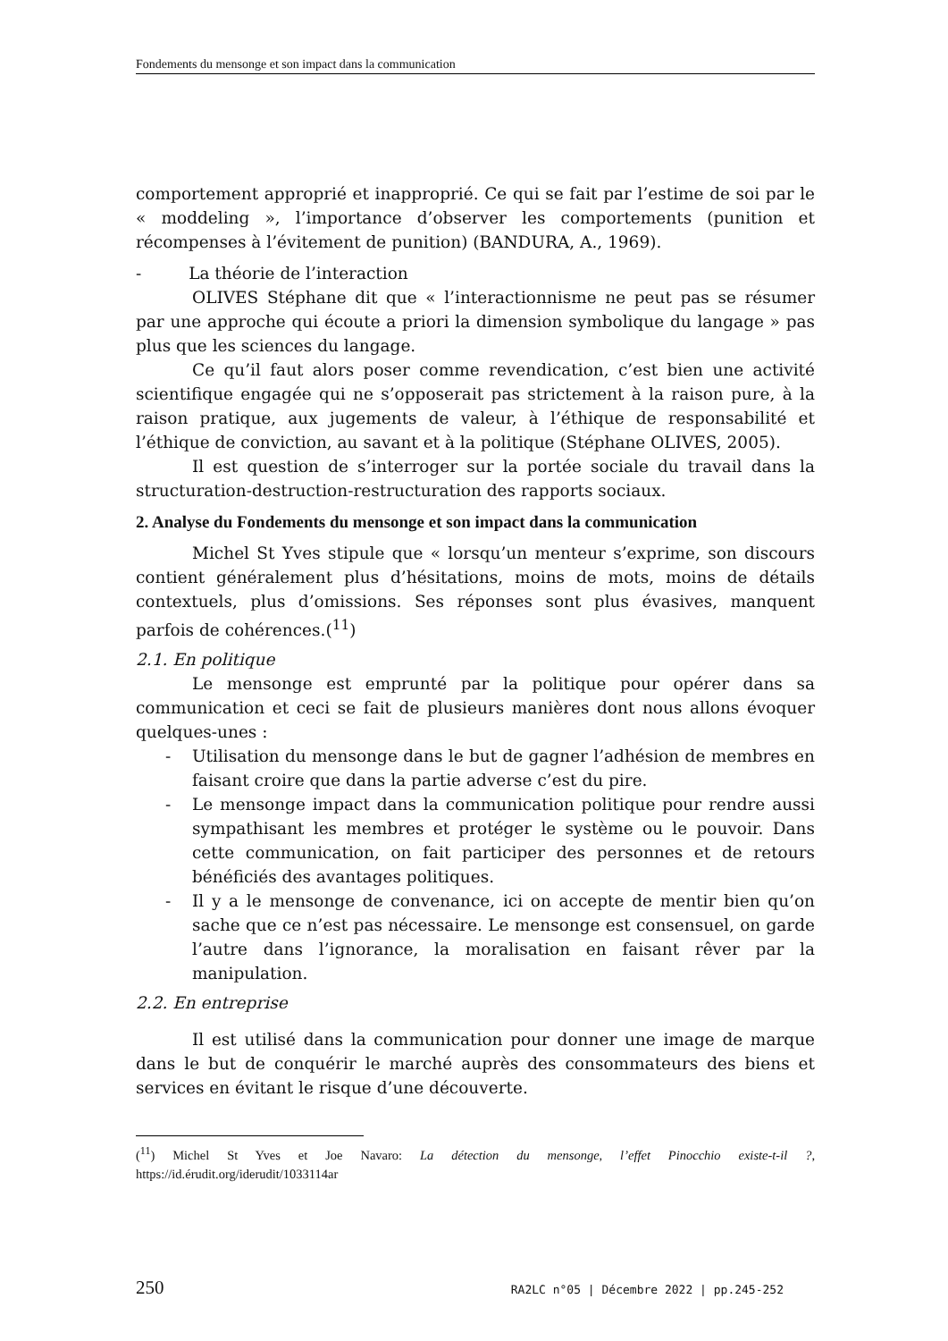Fondements du mensonge et son impact dans la communication
comportement approprié et inapproprié. Ce qui se fait par l’estime de soi par le « moddeling », l’importance d’observer les comportements (punition et récompenses à l’évitement de punition) (BANDURA, A., 1969).
- La théorie de l’interaction
OLIVES Stéphane dit que « l’interactionnisme ne peut pas se résumer par une approche qui écoute a priori la dimension symbolique du langage » pas plus que les sciences du langage.
Ce qu’il faut alors poser comme revendication, c’est bien une activité scientifique engagée qui ne s’opposerait pas strictement à la raison pure, à la raison pratique, aux jugements de valeur, à l’éthique de responsabilité et l’éthique de conviction, au savant et à la politique (Stéphane OLIVES, 2005).
Il est question de s’interroger sur la portée sociale du travail dans la structuration-destruction-restructuration des rapports sociaux.
2. Analyse du Fondements du mensonge et son impact dans la communication
Michel St Yves stipule que « lorsqu’un menteur s’exprime, son discours contient généralement plus d’hésitations, moins de mots, moins de détails contextuels, plus d’omissions. Ses réponses sont plus évasives, manquent parfois de cohérences.(<sup>11</sup>)
2.1. En politique
Le mensonge est emprunté par la politique pour opérer dans sa communication et ceci se fait de plusieurs manières dont nous allons évoquer quelques-unes :
- Utilisation du mensonge dans le but de gagner l’adhésion de membres en faisant croire que dans la partie adverse c’est du pire.
- Le mensonge impact dans la communication politique pour rendre aussi sympathisant les membres et protéger le système ou le pouvoir. Dans cette communication, on fait participer des personnes et de retours bénéficiés des avantages politiques.
- Il y a le mensonge de convenance, ici on accepte de mentir bien qu’on sache que ce n’est pas nécessaire. Le mensonge est consensuel, on garde l’autre dans l’ignorance, la moralisation en faisant rêver par la manipulation.
2.2. En entreprise
Il est utilisé dans la communication pour donner une image de marque dans le but de conquérir le marché auprès des consommateurs des biens et services en évitant le risque d’une découverte.
(<sup>11</sup>) Michel St Yves et Joe Navaro: La détection du mensonge, l’effet Pinocchio existe-t-il ?, https://id.érudit.org/iderudit/1033114ar
250 RA2LC n°05 | Décembre 2022 | pp.245-252